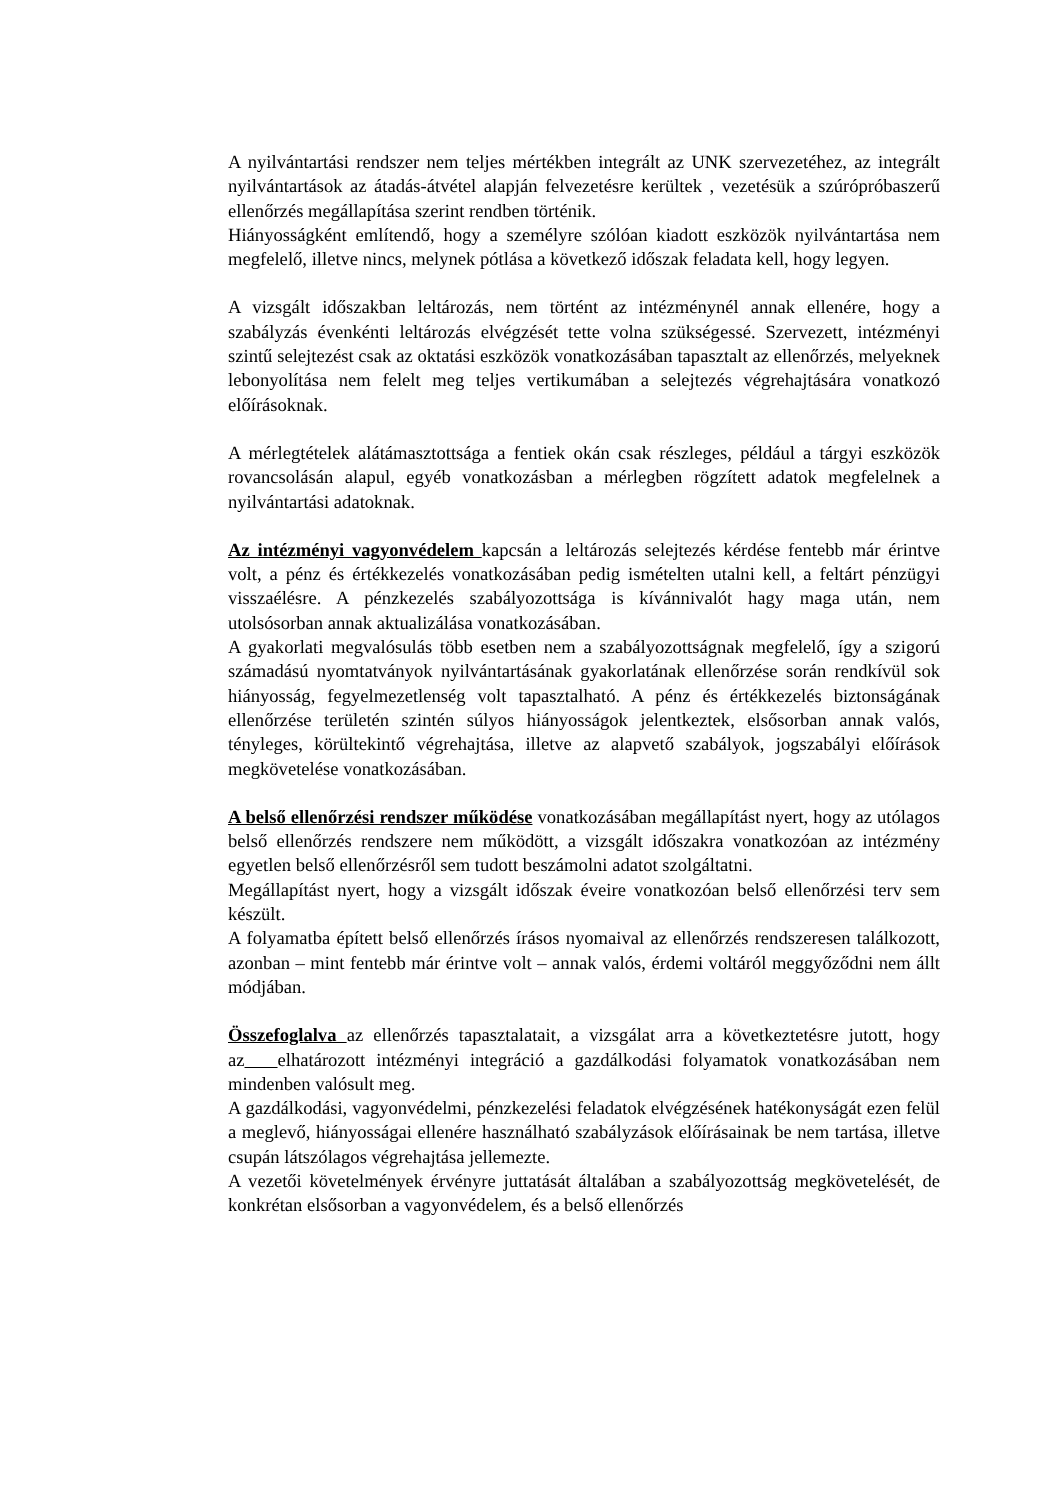A nyilvántartási rendszer nem teljes mértékben integrált az UNK szervezetéhez, az integrált nyilvántartások az átadás-átvétel alapján felvezetésre kerültek , vezetésük a szúrópróbaszerű ellenőrzés megállapítása szerint rendben történik.
Hiányosságként említendő, hogy a személyre szólóan kiadott eszközök nyilvántartása nem megfelelő, illetve nincs, melynek pótlása a következő időszak feladata kell, hogy legyen.
A vizsgált időszakban leltározás, nem történt az intézménynél annak ellenére, hogy a szabályzás évenkénti leltározás elvégzését tette volna szükségessé. Szervezett, intézményi szintű selejtezést csak az oktatási eszközök vonatkozásában tapasztalt az ellenőrzés, melyeknek lebonyolítása nem felelt meg teljes vertikumában a selejtezés végrehajtására vonatkozó előírásoknak.
A mérlegtételek alátámasztottsága a fentiek okán csak részleges, például a tárgyi eszközök rovancsolásán alapul, egyéb vonatkozásban a mérlegben rögzített adatok megfelelnek a nyilvántartási adatoknak.
Az intézményi vagyonvédelem kapcsán a leltározás selejtezés kérdése fentebb már érintve volt, a pénz és értékkezelés vonatkozásában pedig ismételten utalni kell, a feltárt pénzügyi visszaélésre. A pénzkezelés szabályozottsága is kívánnivalót hagy maga után, nem utolsósorban annak aktualizálása vonatkozásában.
A gyakorlati megvalósulás több esetben nem a szabályozottságnak megfelelő, így a szigorú számadású nyomtatványok nyilvántartásának gyakorlatának ellenőrzése során rendkívül sok hiányosság, fegyelmezetlenség volt tapasztalható. A pénz és értékkezelés biztonságának ellenőrzése területén szintén súlyos hiányosságok jelentkeztek, elsősorban annak valós, tényleges, körültekintő végrehajtása, illetve az alapvető szabályok, jogszabályi előírások megkövetelése vonatkozásában.
A belső ellenőrzési rendszer működése vonatkozásában megállapítást nyert, hogy az utólagos belső ellenőrzés rendszere nem működött, a vizsgált időszakra vonatkozóan az intézmény egyetlen belső ellenőrzésről sem tudott beszámolni adatot szolgáltatni.
Megállapítást nyert, hogy a vizsgált időszak éveire vonatkozóan belső ellenőrzési terv sem készült.
A folyamatba épített belső ellenőrzés írásos nyomaival az ellenőrzés rendszeresen találkozott, azonban – mint fentebb már érintve volt – annak valós, érdemi voltáról meggyőződni nem állt módjában.
Összefoglalva az ellenőrzés tapasztalatait, a vizsgálat arra a következtetésre jutott, hogy az elhatározott intézményi integráció a gazdálkodási folyamatok vonatkozásában nem mindenben valósult meg.
A gazdálkodási, vagyonvédelmi, pénzkezelési feladatok elvégzésének hatékonyságát ezen felül a meglevő, hiányosságai ellenére használható szabályzások előírásainak be nem tartása, illetve csupán látszólagos végrehajtása jellemezte.
A vezetői követelmények érvényre juttatását általában a szabályozottság megkövetelését, de konkrétan elsősorban a vagyonvédelem, és a belső ellenőrzés